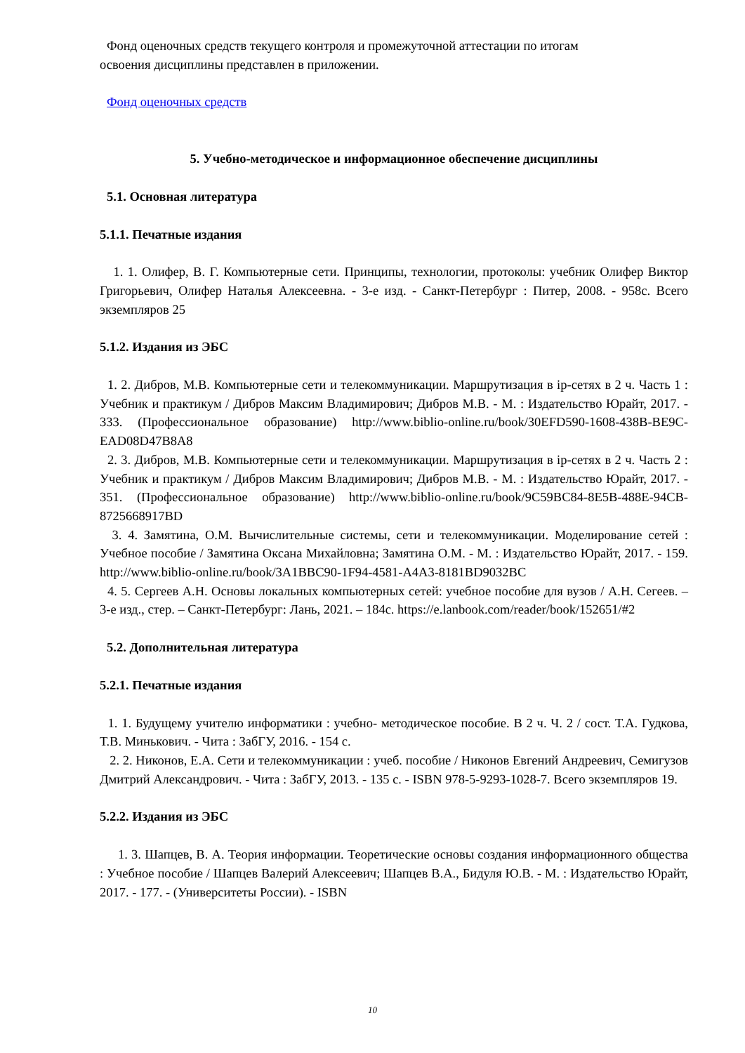Фонд оценочных средств текущего контроля и промежуточной аттестации по итогам
освоения дисциплины представлен в приложении.
Фонд оценочных средств
5. Учебно-методическое и информационное обеспечение дисциплины
5.1. Основная литература
5.1.1. Печатные издания
1. 1. Олифер, В. Г. Компьютерные сети. Принципы, технологии, протоколы: учебник Олифер Виктор Григорьевич, Олифер Наталья Алексеевна. - 3-е изд. - Санкт-Петербург : Питер, 2008. - 958с. Всего экземпляров 25
5.1.2. Издания из ЭБС
1. 2. Дибров, М.В. Компьютерные сети и телекоммуникации. Маршрутизация в ip-сетях в 2 ч. Часть 1 : Учебник и практикум / Дибров Максим Владимирович; Дибров М.В. - М. : Издательство Юрайт, 2017. - 333. (Профессиональное образование) http://www.biblio-online.ru/book/30EFD590-1608-438B-BE9C-EAD08D47B8A8
2. 3. Дибров, М.В. Компьютерные сети и телекоммуникации. Маршрутизация в ip-сетях в 2 ч. Часть 2 : Учебник и практикум / Дибров Максим Владимирович; Дибров М.В. - М. : Издательство Юрайт, 2017. - 351. (Профессиональное образование) http://www.biblio-online.ru/book/9C59BC84-8E5B-488E-94CB-8725668917BD
3. 4. Замятина, О.М. Вычислительные системы, сети и телекоммуникации. Моделирование сетей : Учебное пособие / Замятина Оксана Михайловна; Замятина О.М. - М. : Издательство Юрайт, 2017. - 159. http://www.biblio-online.ru/book/3A1BBC90-1F94-4581-A4A3-8181BD9032BC
4. 5. Сергеев А.Н. Основы локальных компьютерных сетей: учебное пособие для вузов / А.Н. Сегеев. – 3-е изд., стер. – Санкт-Петербург: Лань, 2021. – 184с. https://e.lanbook.com/reader/book/152651/#2
5.2. Дополнительная литература
5.2.1. Печатные издания
1. 1. Будущему учителю информатики : учебно- методическое пособие. В 2 ч. Ч. 2 / сост. Т.А. Гудкова, Т.В. Минькович. - Чита : ЗабГУ, 2016. - 154 с.
2. 2. Никонов, Е.А. Сети и телекоммуникации : учеб. пособие / Никонов Евгений Андреевич, Семигузов Дмитрий Александрович. - Чита : ЗабГУ, 2013. - 135 с. - ISBN 978-5-9293-1028-7. Всего экземпляров 19.
5.2.2. Издания из ЭБС
1. 3. Шапцев, В. А. Теория информации. Теоретические основы создания информационного общества : Учебное пособие / Шапцев Валерий Алексеевич; Шапцев В.А., Бидуля Ю.В. - М. : Издательство Юрайт, 2017. - 177. - (Университеты России). - ISBN
10